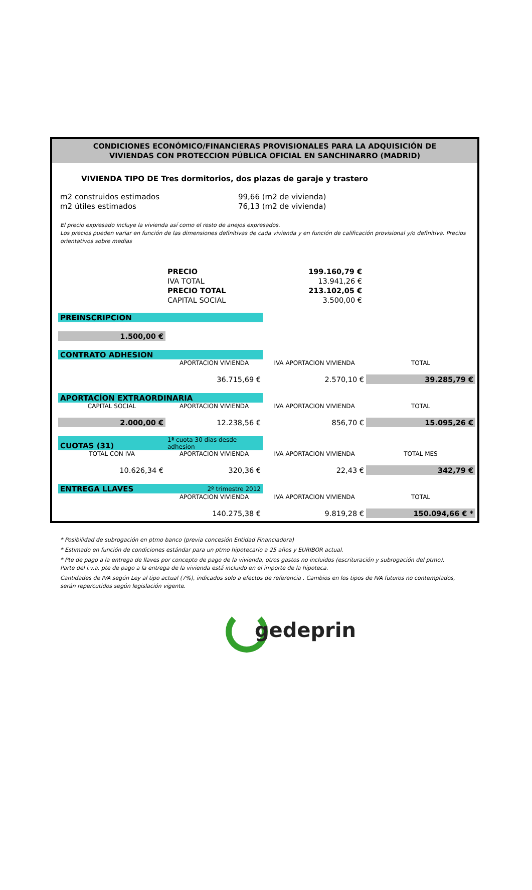CONDICIONES ECONÓMICO/FINANCIERAS PROVISIONALES PARA LA ADQUISICIÓN DE
VIVIENDAS CON PROTECCION PÚBLICA OFICIAL EN SANCHINARRO (MADRID)
VIVIENDA TIPO DE Tres dormitorios, dos plazas de garaje y trastero
m2 construidos estimados 99,66 (m2 de vivienda)
m2 útiles estimados 76,13 (m2 de vivienda)
El precio expresado incluye la vivienda así como el resto de anejos expresados.
Los precios pueden variar en función de las dimensiones definitivas de cada vivienda y en función de calificación provisional y/o definitiva. Precios orientativos sobre medias
| PRECIO | 199.160,79 € |
| IVA TOTAL | 13.941,26 € |
| PRECIO TOTAL | 213.102,05 € |
| CAPITAL SOCIAL | 3.500,00 € |
| PREINSCRIPCION | | | |
| 1.500,00 € | | | |
| CONTRATO ADHESION | | | |
| | APORTACION VIVIENDA | IVA APORTACION VIVIENDA | TOTAL |
| | 36.715,69 € | 2.570,10 € | 39.285,79 € |
| APORTACÍON EXTRAORDINARIA | | | |
| CAPITAL SOCIAL | APORTACION VIVIENDA | IVA APORTACION VIVIENDA | TOTAL |
| 2.000,00 € | 12.238,56 € | 856,70 € | 15.095,26 € |
| CUOTAS (31) | 1ª cuota 30 dias desde adhesion | | |
| TOTAL CON IVA | APORTACION VIVIENDA | IVA APORTACION VIVIENDA | TOTAL MES |
| 10.626,34 € | 320,36 € | 22,43 € | 342,79 € |
| ENTREGA LLAVES | 2º trimestre 2012 | | |
| | APORTACION VIVIENDA | IVA APORTACION VIVIENDA | TOTAL |
| | 140.275,38 € | 9.819,28 € | 150.094,66 € * |
* Posibilidad de subrogación en ptmo banco (previa concesión Entidad Financiadora)
* Estimado en función de condiciones estándar para un ptmo hipotecario a 25 años y EURIBOR actual.
* Pte de pago a la entrega de llaves por concepto de pago de la vivienda, otros gastos no incluidos (escrituración y subrogación del ptmo). Parte del i.v.a. pte de pago a la entrega de la vivienda está incluido en el importe de la hipoteca.
Cantidades de IVA según Ley al tipo actual (7%), indicados solo a efectos de referencia . Cambios en los tipos de IVA futuros no contemplados, serán repercutidos según legislación vigente.
gedeprin